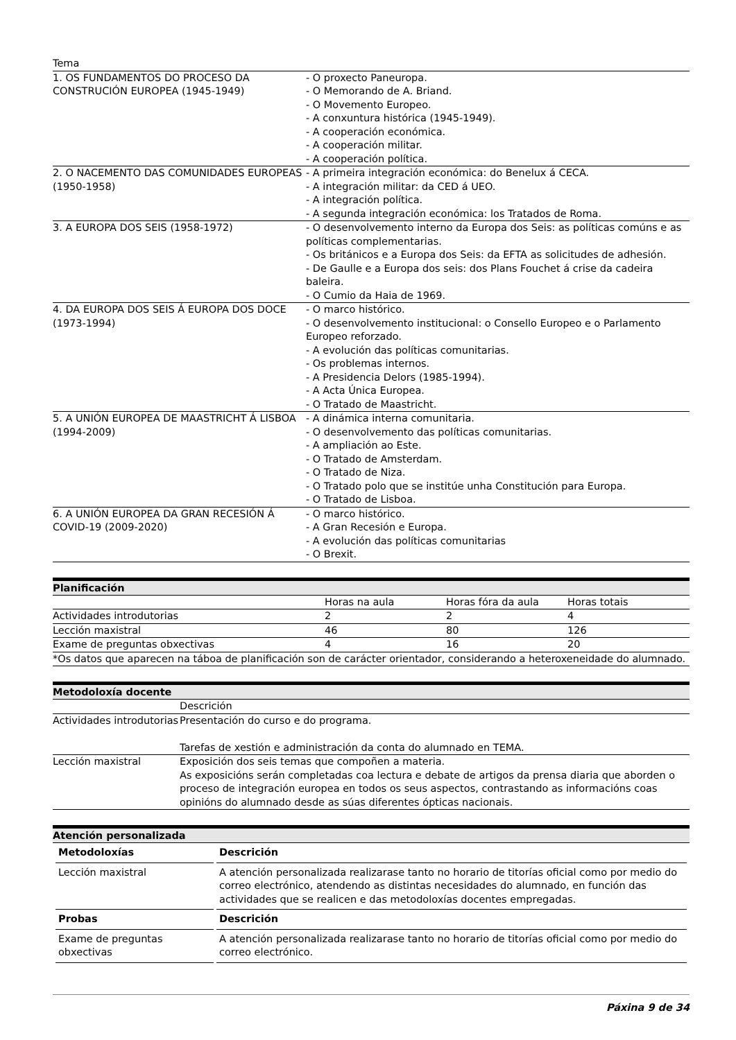| Tema | |
| 1. OS FUNDAMENTOS DO PROCESO DA CONSTRUCIÓN EUROPEA (1945-1949) | - O proxecto Paneuropa. - O Memorando de A. Briand. - O Movemento Europeo. - A conxuntura histórica (1945-1949). - A cooperación económica. - A cooperación militar. - A cooperación política. |
| 2. O NACEMENTO DAS COMUNIDADES EUROPEAS (1950-1958) | - A primeira integración económica: do Benelux á CECA. - A integración militar: da CED á UEO. - A integración política. - A segunda integración económica: los Tratados de Roma. |
| 3. A EUROPA DOS SEIS (1958-1972) | - O desenvolvemento interno da Europa dos Seis: as políticas comúns e as políticas complementarias. - Os británicos e a Europa dos Seis: da EFTA as solicitudes de adhesión. - De Gaulle e a Europa dos seis: dos Plans Fouchet á crise da cadeira baleira. - O Cumio da Haia de 1969. |
| 4. DA EUROPA DOS SEIS Á EUROPA DOS DOCE (1973-1994) | - O marco histórico. - O desenvolvemento institucional: o Consello Europeo e o Parlamento Europeo reforzado. - A evolución das políticas comunitarias. - Os problemas internos. - A Presidencia Delors (1985-1994). - A Acta Única Europea. - O Tratado de Maastricht. |
| 5. A UNIÓN EUROPEA DE MAASTRICHT Á LISBOA (1994-2009) | - A dinámica interna comunitaria. - O desenvolvemento das políticas comunitarias. - A ampliación ao Este. - O Tratado de Amsterdam. - O Tratado de Niza. - O Tratado polo que se institúe unha Constitución para Europa. - O Tratado de Lisboa. |
| 6. A UNIÓN EUROPEA DA GRAN RECESIÓN Á COVID-19 (2009-2020) | - O marco histórico. - A Gran Recesión e Europa. - A evolución das políticas comunitarias - O Brexit. |
Planificación
| | Horas na aula | Horas fóra da aula | Horas totais |
| Actividades introdutorias | 2 | 2 | 4 |
| Lección maxistral | 46 | 80 | 126 |
| Exame de preguntas obxectivas | 4 | 16 | 20 |
| *Os datos que aparecen na táboa de planificación son de carácter orientador, considerando a heteroxeneidade do alumnado. | | | |
Metodoloxía docente
| | Descrición |
| Actividades introdutorias | Presentación do curso e do programa. Tarefas de xestión e administración da conta do alumnado en TEMA. |
| Lección maxistral | Exposición dos seis temas que compoñen a materia. As exposicións serán completadas coa lectura e debate de artigos da prensa diaria que aborden o proceso de integración europea en todos os seus aspectos, contrastando as informacións coas opinións do alumnado desde as súas diferentes ópticas nacionais. |
Atención personalizada
| Metodoloxías | Descrición |
| --- | --- |
| Lección maxistral | A atención personalizada realizarase tanto no horario de titorías oficial como por medio do correo electrónico, atendendo as distintas necesidades do alumnado, en función das actividades que se realicen e das metodoloxías docentes empregadas. |
| Probas | Descrición |
| Exame de preguntas obxectivas | A atención personalizada realizarase tanto no horario de titorías oficial como por medio do correo electrónico. |
Páxina 9 de 34